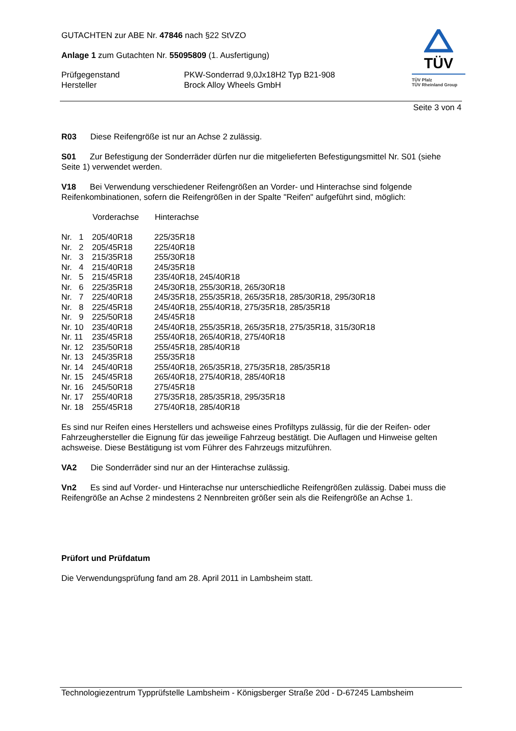GUTACHTEN zur ABE Nr. 47846 nach §22 StVZO
Anlage 1 zum Gutachten Nr. 55095809 (1. Ausfertigung)
| Prüfgegenstand | PKW-Sonderrad 9,0Jx18H2 Typ B21-908 |
| Hersteller | Brock Alloy Wheels GmbH |
Seite 3 von 4
TÜV
TÜV Pfalz
TÜV Rheinland Group
R03 Diese Reifengröße ist nur an Achse 2 zulässig.
S01 Zur Befestigung der Sonderräder dürfen nur die mitgelieferten Befestigungsmittel Nr. S01 (siehe Seite 1) verwendet werden.
V18 Bei Verwendung verschiedener Reifengrößen an Vorder- und Hinterachse sind folgende Reifenkombinationen, sofern die Reifengrößen in der Spalte "Reifen" aufgeführt sind, möglich:
| | Vorderachse | Hinterachse |
| --- | --- | --- |
| Nr. 1 | 205/40R18 | 225/35R18 |
| Nr. 2 | 205/45R18 | 225/40R18 |
| Nr. 3 | 215/35R18 | 255/30R18 |
| Nr. 4 | 215/40R18 | 245/35R18 |
| Nr. 5 | 215/45R18 | 235/40R18, 245/40R18 |
| Nr. 6 | 225/35R18 | 245/30R18, 255/30R18, 265/30R18 |
| Nr. 7 | 225/40R18 | 245/35R18, 255/35R18, 265/35R18, 285/30R18, 295/30R18 |
| Nr. 8 | 225/45R18 | 245/40R18, 255/40R18, 275/35R18, 285/35R18 |
| Nr. 9 | 225/50R18 | 245/45R18 |
| Nr. 10 | 235/40R18 | 245/40R18, 255/35R18, 265/35R18, 275/35R18, 315/30R18 |
| Nr. 11 | 235/45R18 | 255/40R18, 265/40R18, 275/40R18 |
| Nr. 12 | 235/50R18 | 255/45R18, 285/40R18 |
| Nr. 13 | 245/35R18 | 255/35R18 |
| Nr. 14 | 245/40R18 | 255/40R18, 265/35R18, 275/35R18, 285/35R18 |
| Nr. 15 | 245/45R18 | 265/40R18, 275/40R18, 285/40R18 |
| Nr. 16 | 245/50R18 | 275/45R18 |
| Nr. 17 | 255/40R18 | 275/35R18, 285/35R18, 295/35R18 |
| Nr. 18 | 255/45R18 | 275/40R18, 285/40R18 |
Es sind nur Reifen eines Herstellers und achsweise eines Profiltyps zulässig, für die der Reifen- oder Fahrzeughersteller die Eignung für das jeweilige Fahrzeug bestätigt. Die Auflagen und Hinweise gelten achsweise. Diese Bestätigung ist vom Führer des Fahrzeugs mitzuführen.
VA2 Die Sonderräder sind nur an der Hinterachse zulässig.
Vn2 Es sind auf Vorder- und Hinterachse nur unterschiedliche Reifengrößen zulässig. Dabei muss die Reifengröße an Achse 2 mindestens 2 Nennbreiten größer sein als die Reifengröße an Achse 1.
Prüfort und Prüfdatum
Die Verwendungsprüfung fand am 28. April 2011 in Lambsheim statt.
Technologiezentrum Typprüfstelle Lambsheim - Königsberger Straße 20d - D-67245 Lambsheim